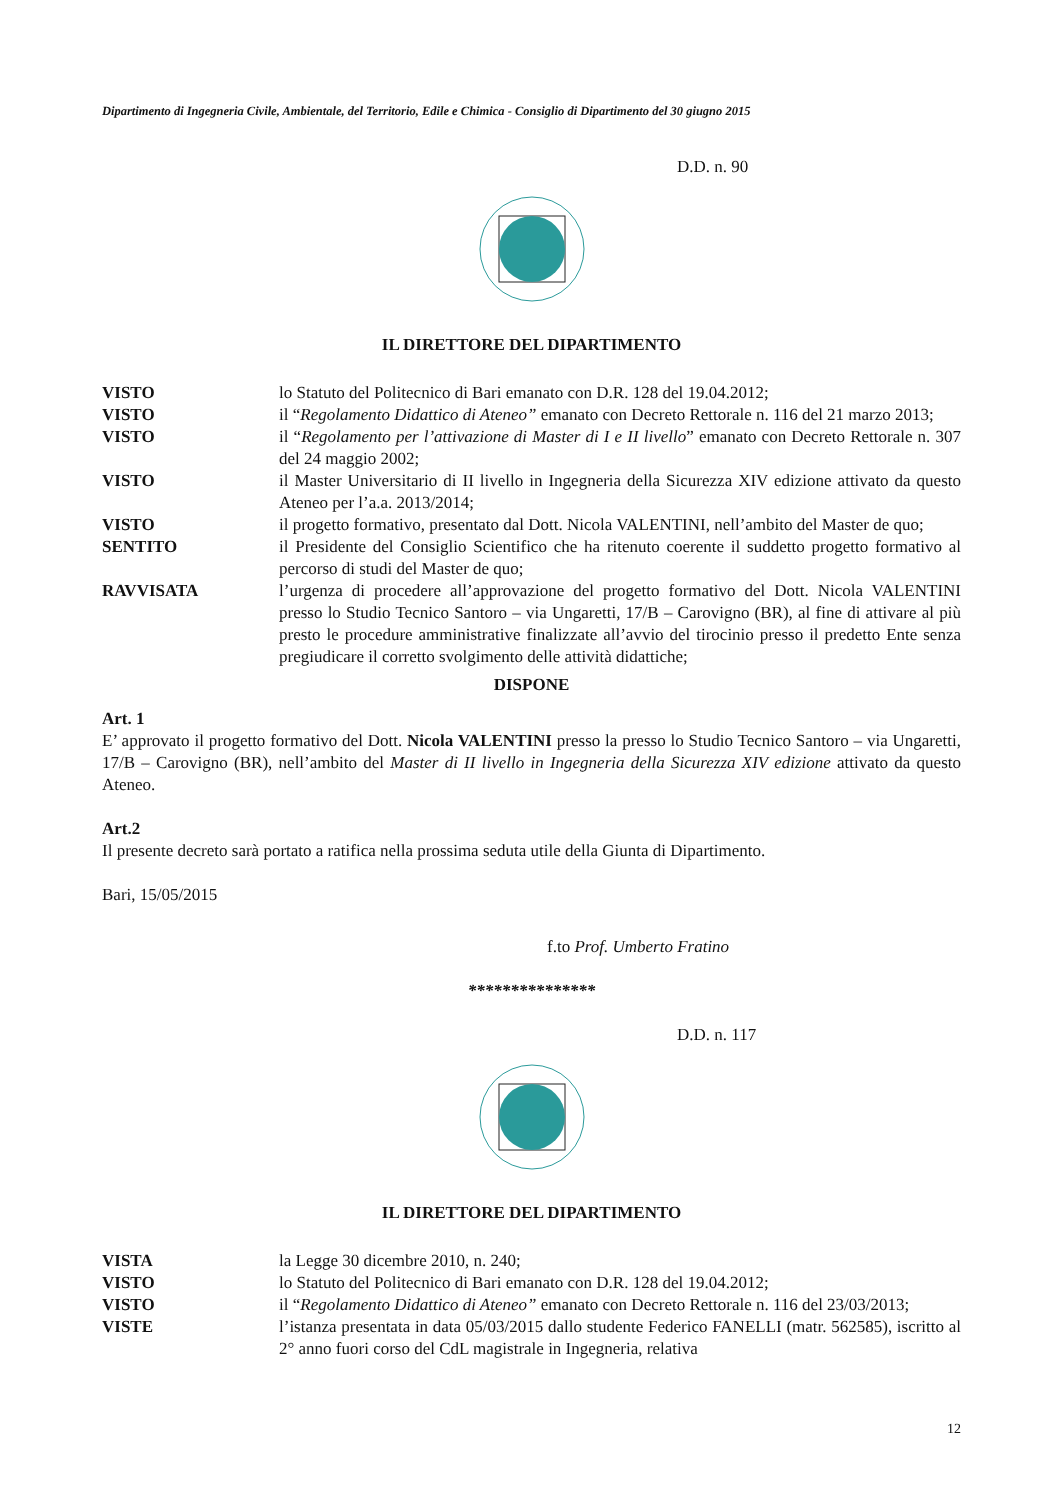Dipartimento di Ingegneria Civile, Ambientale, del Territorio, Edile e Chimica - Consiglio di Dipartimento del 30 giugno 2015
D.D. n. 90
IL DIRETTORE DEL DIPARTIMENTO
VISTO lo Statuto del Politecnico di Bari emanato con D.R. 128 del 19.04.2012;
VISTO il “Regolamento Didattico di Ateneo” emanato con Decreto Rettorale n. 116 del 21 marzo 2013;
VISTO il “Regolamento per l’attivazione di Master di I e II livello” emanato con Decreto Rettorale n. 307 del 24 maggio 2002;
VISTO il Master Universitario di II livello in Ingegneria della Sicurezza XIV edizione attivato da questo Ateneo per l’a.a. 2013/2014;
VISTO il progetto formativo, presentato dal Dott. Nicola VALENTINI, nell’ambito del Master de quo;
SENTITO il Presidente del Consiglio Scientifico che ha ritenuto coerente il suddetto progetto formativo al percorso di studi del Master de quo;
RAVVISATA l’urgenza di procedere all’approvazione del progetto formativo del Dott. Nicola VALENTINI presso lo Studio Tecnico Santoro – via Ungaretti, 17/B – Carovigno (BR), al fine di attivare al più presto le procedure amministrative finalizzate all’avvio del tirocinio presso il predetto Ente senza pregiudicare il corretto svolgimento delle attività didattiche;
DISPONE
Art. 1
E’ approvato il progetto formativo del Dott. Nicola VALENTINI presso la presso lo Studio Tecnico Santoro – via Ungaretti, 17/B – Carovigno (BR), nell’ambito del Master di II livello in Ingegneria della Sicurezza XIV edizione attivato da questo Ateneo.
Art.2
Il presente decreto sarà portato a ratifica nella prossima seduta utile della Giunta di Dipartimento.
Bari, 15/05/2015
f.to Prof. Umberto Fratino
***************
D.D. n. 117
IL DIRETTORE DEL DIPARTIMENTO
VISTA la Legge 30 dicembre 2010, n. 240;
VISTO lo Statuto del Politecnico di Bari emanato con D.R. 128 del 19.04.2012;
VISTO il “Regolamento Didattico di Ateneo” emanato con Decreto Rettorale n. 116 del 23/03/2013;
VISTE l’istanza presentata in data 05/03/2015 dallo studente Federico FANELLI (matr. 562585), iscritto al 2° anno fuori corso del CdL magistrale in Ingegneria, relativa
12